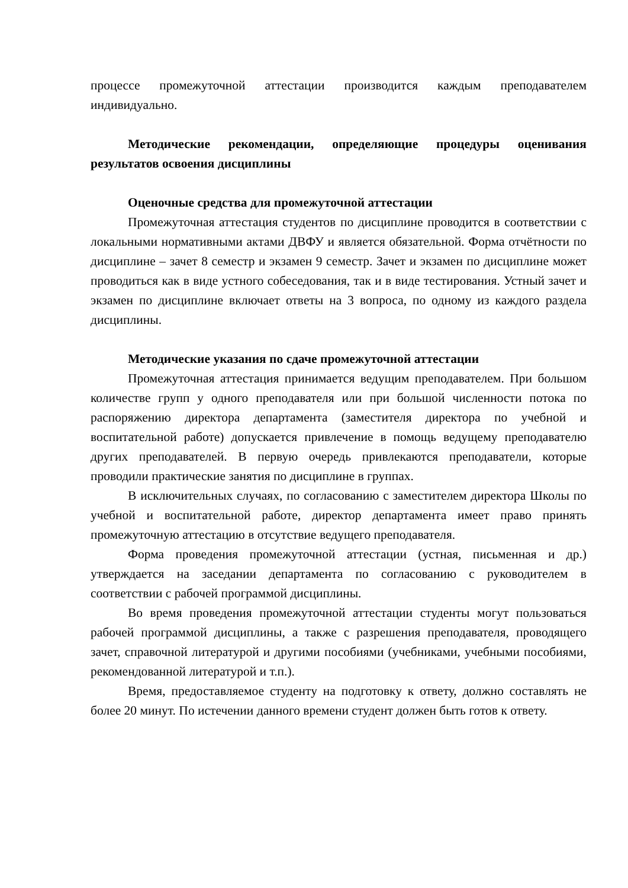процессе промежуточной аттестации производится каждым преподавателем индивидуально.
Методические рекомендации, определяющие процедуры оценивания результатов освоения дисциплины
Оценочные средства для промежуточной аттестации
Промежуточная аттестация студентов по дисциплине проводится в соответствии с локальными нормативными актами ДВФУ и является обязательной. Форма отчётности по дисциплине – зачет 8 семестр и экзамен 9 семестр. Зачет и экзамен по дисциплине может проводиться как в виде устного собеседования, так и в виде тестирования. Устный зачет и экзамен по дисциплине включает ответы на 3 вопроса, по одному из каждого раздела дисциплины.
Методические указания по сдаче промежуточной аттестации
Промежуточная аттестация принимается ведущим преподавателем. При большом количестве групп у одного преподавателя или при большой численности потока по распоряжению директора департамента (заместителя директора по учебной и воспитательной работе) допускается привлечение в помощь ведущему преподавателю других преподавателей. В первую очередь привлекаются преподаватели, которые проводили практические занятия по дисциплине в группах.
В исключительных случаях, по согласованию с заместителем директора Школы по учебной и воспитательной работе, директор департамента имеет право принять промежуточную аттестацию в отсутствие ведущего преподавателя.
Форма проведения промежуточной аттестации (устная, письменная и др.) утверждается на заседании департамента по согласованию с руководителем в соответствии с рабочей программой дисциплины.
Во время проведения промежуточной аттестации студенты могут пользоваться рабочей программой дисциплины, а также с разрешения преподавателя, проводящего зачет, справочной литературой и другими пособиями (учебниками, учебными пособиями, рекомендованной литературой и т.п.).
Время, предоставляемое студенту на подготовку к ответу, должно составлять не более 20 минут. По истечении данного времени студент должен быть готов к ответу.